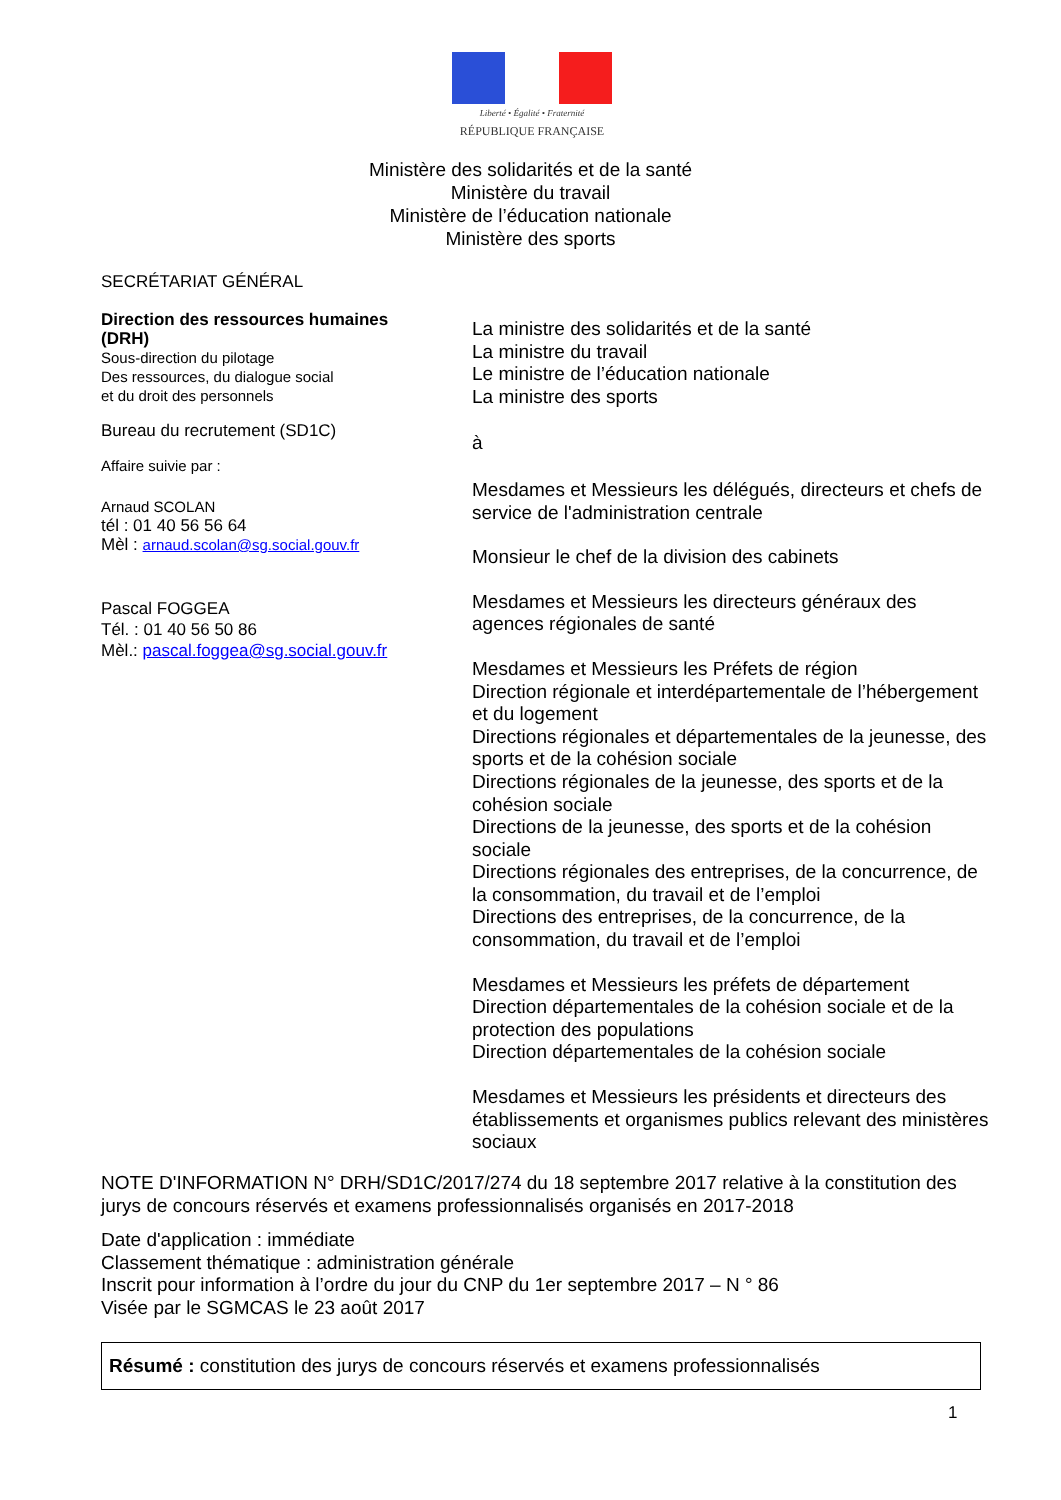Liberté • Égalité • Fraternité
RÉPUBLIQUE FRANÇAISE
Ministère des solidarités et de la santé
Ministère du travail
Ministère de l’éducation nationale
Ministère des sports
SECRÉTARIAT GÉNÉRAL
Direction des ressources humaines (DRH)
Sous-direction du pilotage
Des ressources, du dialogue social
et du droit des personnels
Bureau du recrutement (SD1C)
Affaire suivie par :
Arnaud SCOLAN
tél : 01 40 56 56 64
Mèl : arnaud.scolan@sg.social.gouv.fr
Pascal FOGGEA
Tél. : 01 40 56 50 86
Mèl.: pascal.foggea@sg.social.gouv.fr
La ministre des solidarités et de la santé
La ministre du travail
Le ministre de l’éducation nationale
La ministre des sports
à
Mesdames et Messieurs les délégués, directeurs et chefs de service de l'administration centrale
Monsieur le chef de la division des cabinets
Mesdames et Messieurs les directeurs généraux des agences régionales de santé
Mesdames et Messieurs les Préfets de région
Direction régionale et interdépartementale de l’hébergement et du logement
Directions régionales et départementales de la jeunesse, des sports et de la cohésion sociale
Directions régionales de la jeunesse, des sports et de la cohésion sociale
Directions de la jeunesse, des sports et de la cohésion sociale
Directions régionales des entreprises, de la concurrence, de la consommation, du travail et de l’emploi
Directions des entreprises, de la concurrence, de la consommation, du travail et de l’emploi
Mesdames et Messieurs les préfets de département
Direction départementales de la cohésion sociale et de la protection des populations
Direction départementales de la cohésion sociale
Mesdames et Messieurs les présidents et directeurs des établissements et organismes publics relevant des ministères sociaux
NOTE D'INFORMATION N° DRH/SD1C/2017/274 du 18 septembre 2017 relative à la constitution des jurys de concours réservés et examens professionnalisés organisés en 2017-2018
Date d'application : immédiate
Classement thématique : administration générale
Inscrit pour information à l’ordre du jour du CNP du 1er septembre 2017 – N ° 86
Visée par le SGMCAS le 23 août 2017
Résumé : constitution des jurys de concours réservés et examens professionnalisés
1